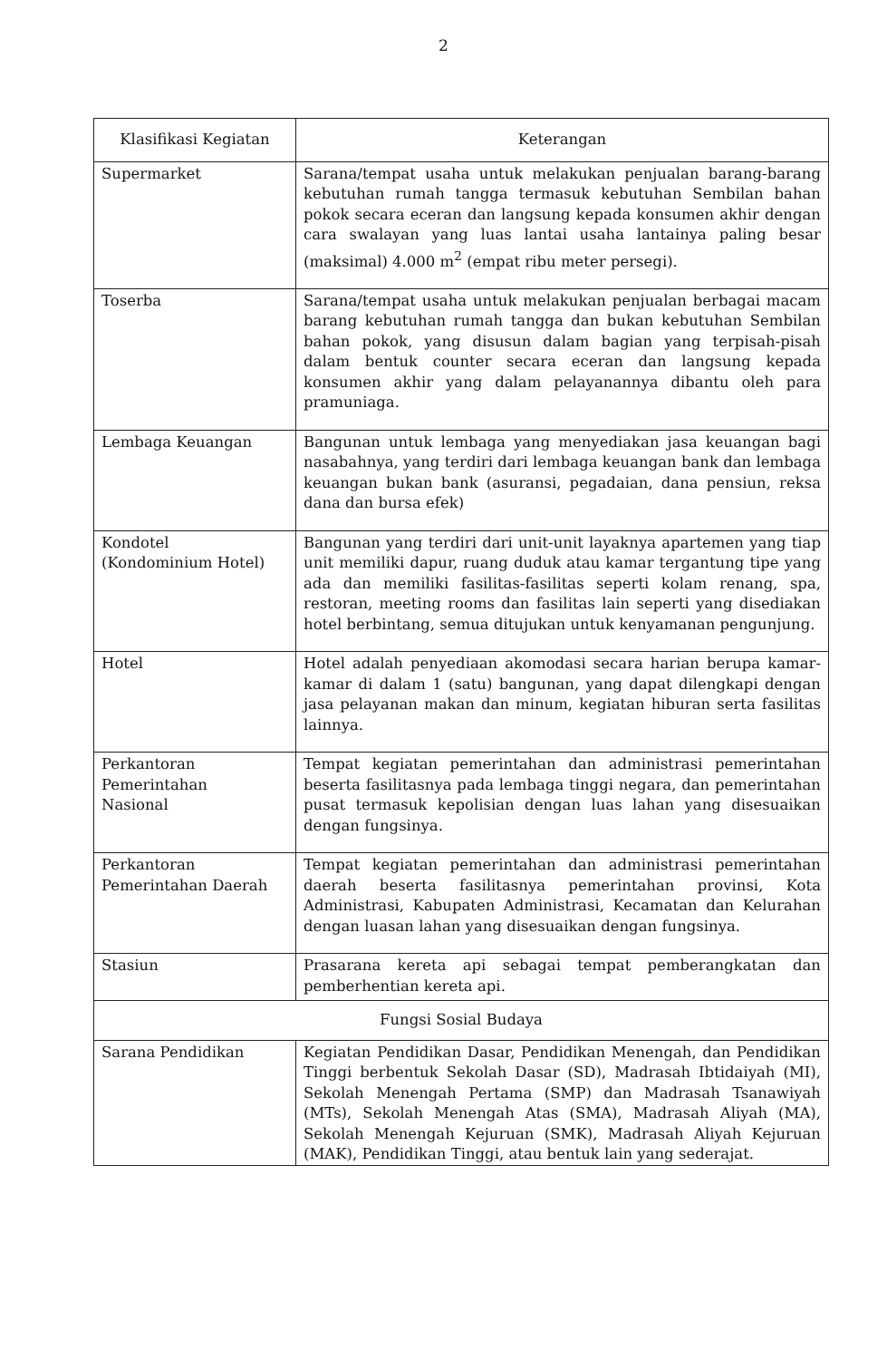2
| Klasifikasi Kegiatan | Keterangan |
| --- | --- |
| Supermarket | Sarana/tempat usaha untuk melakukan penjualan barang-barang kebutuhan rumah tangga termasuk kebutuhan Sembilan bahan pokok secara eceran dan langsung kepada konsumen akhir dengan cara swalayan yang luas lantai usaha lantainya paling besar (maksimal) 4.000 m<sup>2</sup> (empat ribu meter persegi). |
| Toserba | Sarana/tempat usaha untuk melakukan penjualan berbagai macam barang kebutuhan rumah tangga dan bukan kebutuhan Sembilan bahan pokok, yang disusun dalam bagian yang terpisah-pisah dalam bentuk counter secara eceran dan langsung kepada konsumen akhir yang dalam pelayanannya dibantu oleh para pramuniaga. |
| Lembaga Keuangan | Bangunan untuk lembaga yang menyediakan jasa keuangan bagi nasabahnya, yang terdiri dari lembaga keuangan bank dan lembaga keuangan bukan bank (asuransi, pegadaian, dana pensiun, reksa dana dan bursa efek) |
| Kondotel (Kondominium Hotel) | Bangunan yang terdiri dari unit-unit layaknya apartemen yang tiap unit memiliki dapur, ruang duduk atau kamar tergantung tipe yang ada dan memiliki fasilitas-fasilitas seperti kolam renang, spa, restoran, meeting rooms dan fasilitas lain seperti yang disediakan hotel berbintang, semua ditujukan untuk kenyamanan pengunjung. |
| Hotel | Hotel adalah penyediaan akomodasi secara harian berupa kamar-kamar di dalam 1 (satu) bangunan, yang dapat dilengkapi dengan jasa pelayanan makan dan minum, kegiatan hiburan serta fasilitas lainnya. |
| Perkantoran Pemerintahan Nasional | Tempat kegiatan pemerintahan dan administrasi pemerintahan beserta fasilitasnya pada lembaga tinggi negara, dan pemerintahan pusat termasuk kepolisian dengan luas lahan yang disesuaikan dengan fungsinya. |
| Perkantoran Pemerintahan Daerah | Tempat kegiatan pemerintahan dan administrasi pemerintahan daerah beserta fasilitasnya pemerintahan provinsi, Kota Administrasi, Kabupaten Administrasi, Kecamatan dan Kelurahan dengan luasan lahan yang disesuaikan dengan fungsinya. |
| Stasiun | Prasarana kereta api sebagai tempat pemberangkatan dan pemberhentian kereta api. |
| Fungsi Sosial Budaya | |
| Sarana Pendidikan | Kegiatan Pendidikan Dasar, Pendidikan Menengah, dan Pendidikan Tinggi berbentuk Sekolah Dasar (SD), Madrasah Ibtidaiyah (MI), Sekolah Menengah Pertama (SMP) dan Madrasah Tsanawiyah (MTs), Sekolah Menengah Atas (SMA), Madrasah Aliyah (MA), Sekolah Menengah Kejuruan (SMK), Madrasah Aliyah Kejuruan (MAK), Pendidikan Tinggi, atau bentuk lain yang sederajat. |